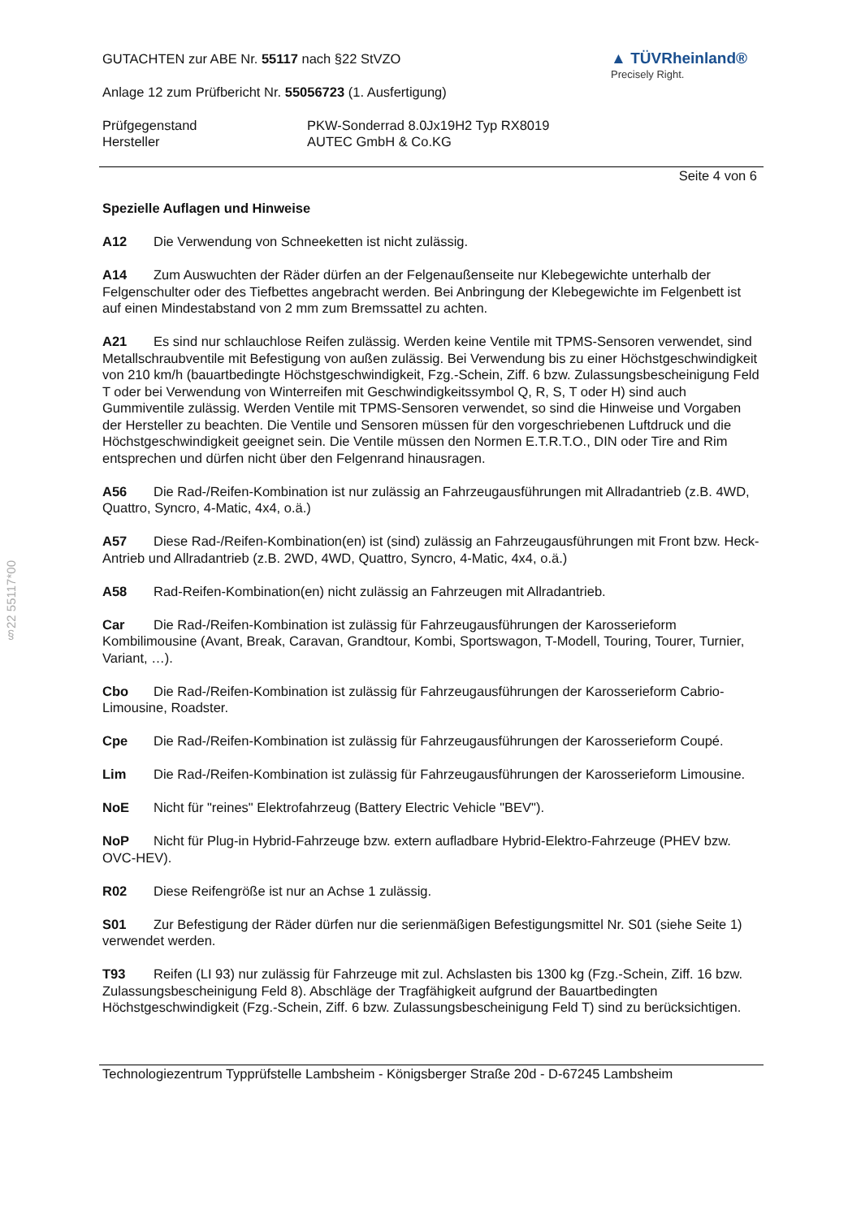§22 55117*00
GUTACHTEN zur ABE Nr. 55117 nach §22 StVZO
Anlage 12 zum Prüfbericht Nr. 55056723 (1. Ausfertigung)
▲ TÜVRheinland®
Precisely Right.
Prüfgegenstand
Hersteller
PKW-Sonderrad 8.0Jx19H2 Typ RX8019
AUTEC GmbH & Co.KG
Seite 4 von 6
Spezielle Auflagen und Hinweise
A12 Die Verwendung von Schneeketten ist nicht zulässig.
A14 Zum Auswuchten der Räder dürfen an der Felgenaußenseite nur Klebegewichte unterhalb der Felgenschulter oder des Tiefbettes angebracht werden. Bei Anbringung der Klebegewichte im Felgenbett ist auf einen Mindestabstand von 2 mm zum Bremssattel zu achten.
A21 Es sind nur schlauchlose Reifen zulässig. Werden keine Ventile mit TPMS-Sensoren verwendet, sind Metallschraubventile mit Befestigung von außen zulässig. Bei Verwendung bis zu einer Höchstgeschwindigkeit von 210 km/h (bauartbedingte Höchstgeschwindigkeit, Fzg.-Schein, Ziff. 6 bzw. Zulassungsbescheinigung Feld T oder bei Verwendung von Winterreifen mit Geschwindigkeitssymbol Q, R, S, T oder H) sind auch Gummiventile zulässig. Werden Ventile mit TPMS-Sensoren verwendet, so sind die Hinweise und Vorgaben der Hersteller zu beachten. Die Ventile und Sensoren müssen für den vorgeschriebenen Luftdruck und die Höchstgeschwindigkeit geeignet sein. Die Ventile müssen den Normen E.T.R.T.O., DIN oder Tire and Rim entsprechen und dürfen nicht über den Felgenrand hinausragen.
A56 Die Rad-/Reifen-Kombination ist nur zulässig an Fahrzeugausführungen mit Allradantrieb (z.B. 4WD, Quattro, Syncro, 4-Matic, 4x4, o.ä.)
A57 Diese Rad-/Reifen-Kombination(en) ist (sind) zulässig an Fahrzeugausführungen mit Front bzw. Heck-Antrieb und Allradantrieb (z.B. 2WD, 4WD, Quattro, Syncro, 4-Matic, 4x4, o.ä.)
A58 Rad-Reifen-Kombination(en) nicht zulässig an Fahrzeugen mit Allradantrieb.
Car Die Rad-/Reifen-Kombination ist zulässig für Fahrzeugausführungen der Karosserieform Kombilimousine (Avant, Break, Caravan, Grandtour, Kombi, Sportswagon, T-Modell, Touring, Tourer, Turnier, Variant, …).
Cbo Die Rad-/Reifen-Kombination ist zulässig für Fahrzeugausführungen der Karosserieform Cabrio-Limousine, Roadster.
Cpe Die Rad-/Reifen-Kombination ist zulässig für Fahrzeugausführungen der Karosserieform Coupé.
Lim Die Rad-/Reifen-Kombination ist zulässig für Fahrzeugausführungen der Karosserieform Limousine.
NoE Nicht für "reines" Elektrofahrzeug (Battery Electric Vehicle "BEV").
NoP Nicht für Plug-in Hybrid-Fahrzeuge bzw. extern aufladbare Hybrid-Elektro-Fahrzeuge (PHEV bzw. OVC-HEV).
R02 Diese Reifengröße ist nur an Achse 1 zulässig.
S01 Zur Befestigung der Räder dürfen nur die serienmäßigen Befestigungsmittel Nr. S01 (siehe Seite 1) verwendet werden.
T93 Reifen (LI 93) nur zulässig für Fahrzeuge mit zul. Achslasten bis 1300 kg (Fzg.-Schein, Ziff. 16 bzw. Zulassungsbescheinigung Feld 8). Abschläge der Tragfähigkeit aufgrund der Bauartbedingten Höchstgeschwindigkeit (Fzg.-Schein, Ziff. 6 bzw. Zulassungsbescheinigung Feld T) sind zu berücksichtigen.
Technologiezentrum Typprüfstelle Lambsheim - Königsberger Straße 20d - D-67245 Lambsheim